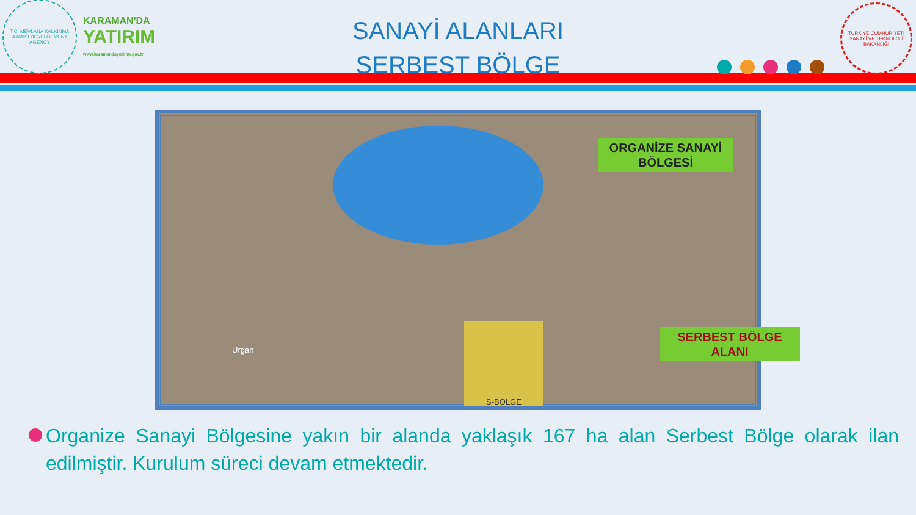T.C. MEVLANA KALKINMA AJANSI DEVELOPMENT AGENCY
KARAMAN'DA
YATIRIM
www.karamandayatirim.gov.tr
SANAYİ ALANLARI
SERBEST BÖLGE
TÜRKİYE CUMHURİYETİ SANAYİ VE TEKNOLOJİ BAKANLIĞI
ORGANİZE SANAYİ BÖLGESİ
S-BOLGE
SERBEST BÖLGE ALANI
Urgan
Organize Sanayi Bölgesine yakın bir alanda yaklaşık 167 ha alan Serbest Bölge olarak ilan edilmiştir. Kurulum süreci devam etmektedir.